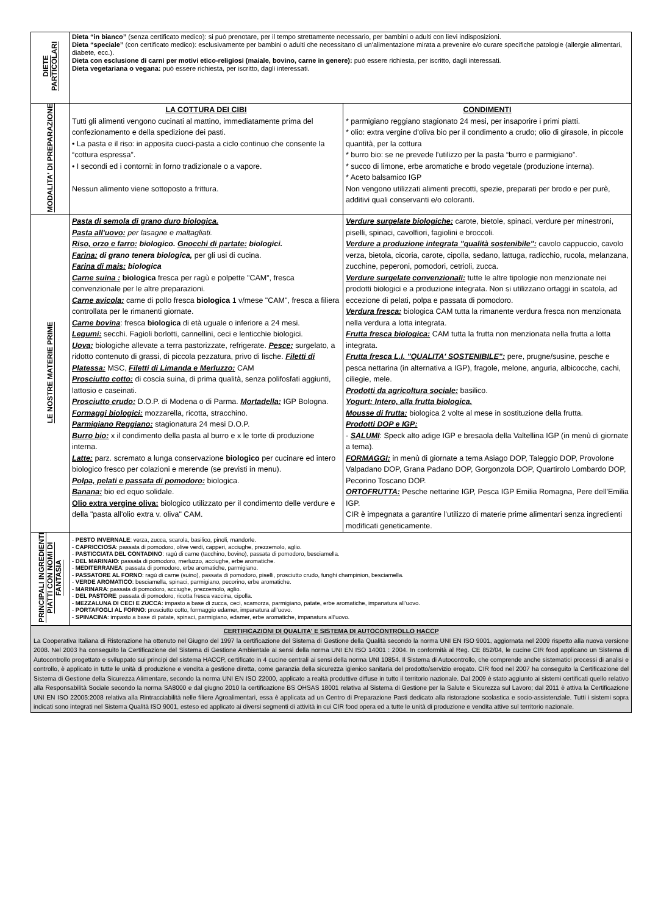| DIETE PARTICOLARI | Dieta “in bianco” (senza certificato medico): si può prenotare, per il tempo strettamente necessario, per bambini o adulti con lievi indisposizioni. Dieta “speciale” (con certificato medico): esclusivamente per bambini o adulti che necessitano di un’alimentazione mirata a prevenire e/o curare specifiche patologie (allergie alimentari, diabete, ecc.). Dieta con esclusione di carni per motivi etico-religiosi (maiale, bovino, carne in genere): può essere richiesta, per iscritto, dagli interessati. Dieta vegetariana o vegana: può essere richiesta, per iscritto, dagli interessati. | |
| MODALITA' DI PREPARAZIONE | LA COTTURA DEI CIBI Tutti gli alimenti vengono cucinati al mattino, immediatamente prima del confezionamento e della spedizione dei pasti. • La pasta e il riso: in apposita cuoci-pasta a ciclo continuo che consente la “cottura espressa”. • I secondi ed i contorni: in forno tradizionale o a vapore. Nessun alimento viene sottoposto a frittura. | CONDIMENTI * parmigiano reggiano stagionato 24 mesi, per insaporire i primi piatti. * olio: extra vergine d'oliva bio per il condimento a crudo; olio di girasole, in piccole quantità, per la cottura * burro bio: se ne prevede l'utilizzo per la pasta “burro e parmigiano”. * succo di limone, erbe aromatiche e brodo vegetale (produzione interna). * Aceto balsamico IGP Non vengono utilizzati alimenti precotti, spezie, preparati per brodo e per purè, additivi quali conservanti e/o coloranti. |
| LE NOSTRE MATERIE PRIME | Pasta di semola di grano duro biologica. Pasta all'uovo: per lasagne e maltagliati. Riso, orzo e farro: biologico. Gnocchi di partate: biologici. Farina: di grano tenera biologica, per gli usi di cucina. Farina di mais: biologica Carne suina : biologica fresca per ragù e polpette "CAM", fresca convenzionale per le altre preparazioni. Carne avicola: carne di pollo fresca biologica 1 v/mese "CAM", fresca a filiera controllata per le rimanenti giornate. Carne bovina : fresca biologica di età uguale o inferiore a 24 mesi. Legumi: secchi. Fagioli borlotti, cannellini, ceci e lenticchie biologici. Uova: biologiche allevate a terra pastorizzate, refrigerate. Pesce: surgelato, a ridotto contenuto di grassi, di piccola pezzatura, privo di lische. Filetti di Platessa: MSC, Filetti di Limanda e Merluzzo: CAM Prosciutto cotto: di coscia suina, di prima qualità, senza polifosfati aggiunti, lattosio e caseinati. Prosciutto crudo: D.O.P. di Modena o di Parma. Mortadella: IGP Bologna. Formaggi biologici: mozzarella, ricotta, stracchino. Parmigiano Reggiano: stagionatura 24 mesi D.O.P. Burro bio: x il condimento della pasta al burro e x le torte di produzione interna. Latte: parz. scremato a lunga conservazione biologico per cucinare ed intero biologico fresco per colazioni e merende (se previsti in menu). Polpa, pelati e passata di pomodoro: biologica. Banana: bio ed equo solidale. Olio extra vergine oliva: biologico utilizzato per il condimento delle verdure e della "pasta all'olio extra v. oliva" CAM. | Verdure surgelate biologiche: carote, bietole, spinaci, verdure per minestroni, piselli, spinaci, cavolfiori, fagiolini e broccoli. Verdure a produzione integrata "qualità sostenibile": cavolo cappuccio, cavolo verza, bietola, cicoria, carote, cipolla, sedano, lattuga, radicchio, rucola, melanzana, zucchine, peperoni, pomodori, cetrioli, zucca. Verdure surgelate convenzionali: tutte le altre tipologie non menzionate nei prodotti biologici e a produzione integrata. Non si utilizzano ortaggi in scatola, ad eccezione di pelati, polpa e passata di pomodoro. Verdura fresca: biologica CAM tutta la rimanente verdura fresca non menzionata nella verdura a lotta integrata. Frutta fresca biologica: CAM tutta la frutta non menzionata nella frutta a lotta integrata. Frutta fresca L.I. "QUALITA' SOSTENIBILE": pere, prugne/susine, pesche e pesca nettarina (in alternativa a IGP), fragole, melone, anguria, albicocche, cachi, ciliegie, mele. Prodotti da agricoltura sociale: basilico. Yogurt: Intero, alla frutta biologica. Mousse di frutta: biologica 2 volte al mese in sostituzione della frutta. Prodotti DOP e IGP: - SALUMI : Speck alto adige IGP e bresaola della Valtellina IGP (in menù di giornate a tema). FORMAGGI: in menù di giornate a tema Asiago DOP, Taleggio DOP, Provolone Valpadano DOP, Grana Padano DOP, Gorgonzola DOP, Quartirolo Lombardo DOP, Pecorino Toscano DOP. ORTOFRUTTA: Pesche nettarine IGP, Pesca IGP Emilia Romagna, Pere dell'Emilia IGP. CIR è impegnata a garantire l’utilizzo di materie prime alimentari senza ingredienti modificati geneticamente. |
| PRINCIPALI INGREDIENTI PIATTI CON NOMI DI FANTASIA | - PESTO INVERNALE : verza, zucca, scarola, basilico, pinoli, mandorle. - CAPRICCIOSA : passata di pomodoro, olive verdi, capperi, acciughe, prezzemolo, aglio. - PASTICCIATA DEL CONTADINO : ragù di carne (tacchino, bovino), passata di pomodoro, besciamella. - DEL MARINAIO : passata di pomodoro, merluzzo, acciughe, erbe aromatiche. - MEDITERRANEA : passata di pomodoro, erbe aromatiche, parmigiano. - PASSATORE AL FORNO : ragù di carne (suino), passata di pomodoro, piselli, prosciutto crudo, funghi champinion, besciamella. - VERDE AROMATICO : besciamella, spinaci, parmigiano, pecorino, erbe aromatiche. - MARINARA : passata di pomodoro, acciughe, prezzemolo, aglio. - DEL PASTORE : passata di pomodoro, ricotta fresca vaccina, cipolla. - MEZZALUNA DI CECI E ZUCCA : impasto a base di zucca, ceci, scamorza, parmigiano, patate, erbe aromatiche, impanatura all’uovo. - PORTAFOGLI AL FORNO : prosciutto cotto, formaggio edamer, impanatura all’uovo. - SPINACINA : impasto a base di patate, spinaci, parmigiano, edamer, erbe aromatiche, impanatura all’uovo. | |
| CERTIFICAZIONI DI QUALITA' E SISTEMA DI AUTOCONTROLLO HACCP La Cooperativa Italiana di Ristorazione ha ottenuto nel Giugno del 1997 la certificazione del Sistema di Gestione della Qualità secondo la norma UNI EN ISO 9001, aggiornata nel 2009 rispetto alla nuova versione 2008. Nel 2003 ha conseguito la Certificazione del Sistema di Gestione Ambientale ai sensi della norma UNI EN ISO 14001 : 2004. In conformità al Reg. CE 852/04, le cucine CIR food applicano un Sistema di Autocontrollo progettato e sviluppato sui principi del sistema HACCP, certificato in 4 cucine centrali ai sensi della norma UNI 10854. Il Sistema di Autocontrollo, che comprende anche sistematici processi di analisi e controllo, è applicato in tutte le unità di produzione e vendita a gestione diretta, come garanzia della sicurezza igienico sanitaria del prodotto/servizio erogato. CIR food nel 2007 ha conseguito la Certificazione del Sistema di Gestione della Sicurezza Alimentare, secondo la norma UNI EN ISO 22000, applicato a realtà produttive diffuse in tutto il territorio nazionale. Dal 2009 è stato aggiunto ai sistemi certificati quello relativo alla Responsabilità Sociale secondo la norma SA8000 e dal giugno 2010 la certificazione BS OHSAS 18001 relativa al Sistema di Gestione per la Salute e Sicurezza sul Lavoro; dal 2011 è attiva la Certificazione UNI EN ISO 22005:2008 relativa alla Rintracciabilità nelle filiere Agroalimentari, essa è applicata ad un Centro di Preparazione Pasti dedicato alla ristorazione scolastica e socio-assistenziale. Tutti i sistemi sopra indicati sono integrati nel Sistema Qualità ISO 9001, esteso ed applicato ai diversi segmenti di attività in cui CIR food opera ed a tutte le unità di produzione e vendita attive sul territorio nazionale. | | |